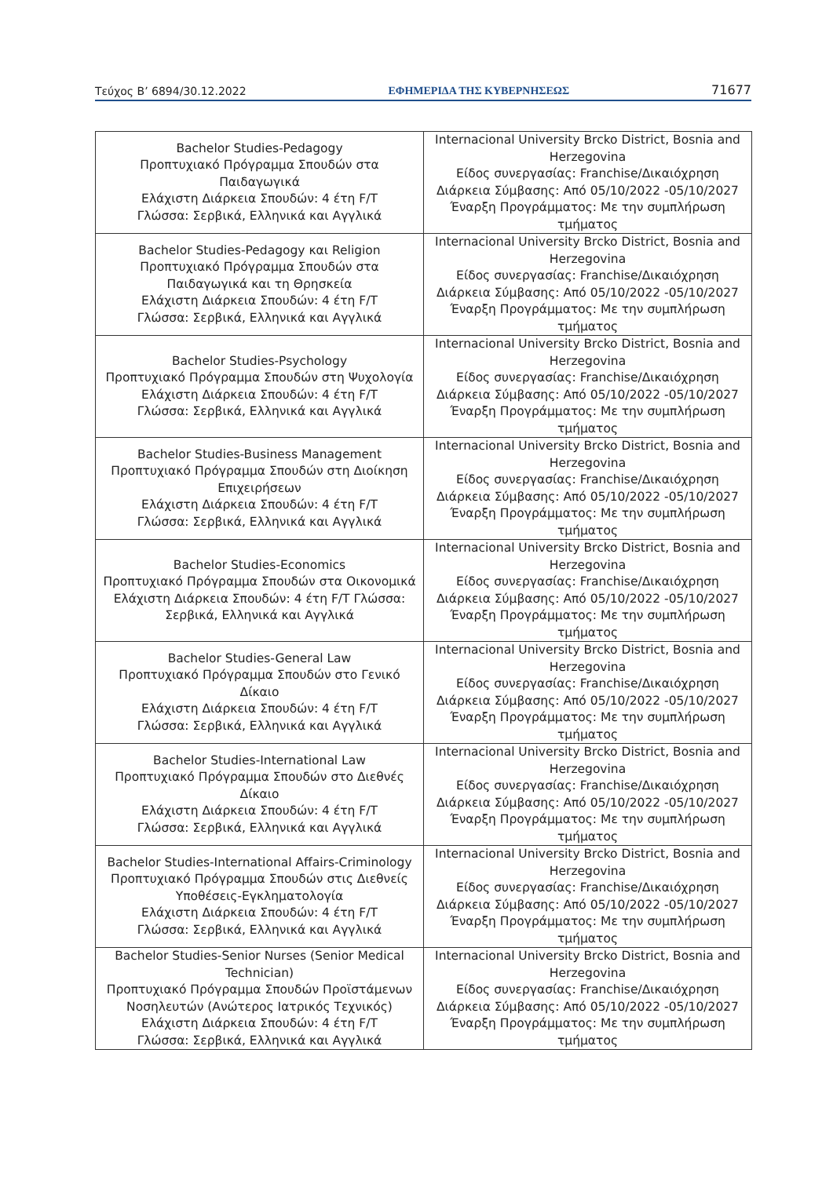Τεύχος Β’ 6894/30.12.2022 ΕΦΗΜΕΡΙΔΑ ΤΗΣ ΚΥΒΕΡΝΗΣΕΩΣ 71677
| Bachelor Studies-Pedagogy Προπτυχιακό Πρόγραμμα Σπουδών στα Παιδαγωγικά Ελάχιστη Διάρκεια Σπουδών: 4 έτη F/T Γλώσσα: Σερβικά, Ελληνικά και Αγγλικά | Internacional University Brcko District, Bosnia and Herzegovina Είδος συνεργασίας: Franchise/Δικαιόχρηση Διάρκεια Σύμβασης: Από 05/10/2022 -05/10/2027 Έναρξη Προγράμματος: Με την συμπλήρωση τμήματος |
| Bachelor Studies-Pedagogy και Religion Προπτυχιακό Πρόγραμμα Σπουδών στα Παιδαγωγικά και τη Θρησκεία Ελάχιστη Διάρκεια Σπουδών: 4 έτη F/T Γλώσσα: Σερβικά, Ελληνικά και Αγγλικά | Internacional University Brcko District, Bosnia and Herzegovina Είδος συνεργασίας: Franchise/Δικαιόχρηση Διάρκεια Σύμβασης: Από 05/10/2022 -05/10/2027 Έναρξη Προγράμματος: Με την συμπλήρωση τμήματος |
| Bachelor Studies-Psychology Προπτυχιακό Πρόγραμμα Σπουδών στη Ψυχολογία Ελάχιστη Διάρκεια Σπουδών: 4 έτη F/T Γλώσσα: Σερβικά, Ελληνικά και Αγγλικά | Internacional University Brcko District, Bosnia and Herzegovina Είδος συνεργασίας: Franchise/Δικαιόχρηση Διάρκεια Σύμβασης: Από 05/10/2022 -05/10/2027 Έναρξη Προγράμματος: Με την συμπλήρωση τμήματος |
| Bachelor Studies-Business Management Προπτυχιακό Πρόγραμμα Σπουδών στη Διοίκηση Επιχειρήσεων Ελάχιστη Διάρκεια Σπουδών: 4 έτη F/T Γλώσσα: Σερβικά, Ελληνικά και Αγγλικά | Internacional University Brcko District, Bosnia and Herzegovina Είδος συνεργασίας: Franchise/Δικαιόχρηση Διάρκεια Σύμβασης: Από 05/10/2022 -05/10/2027 Έναρξη Προγράμματος: Με την συμπλήρωση τμήματος |
| Bachelor Studies-Economics Προπτυχιακό Πρόγραμμα Σπουδών στα Οικονομικά Ελάχιστη Διάρκεια Σπουδών: 4 έτη F/T Γλώσσα: Σερβικά, Ελληνικά και Αγγλικά | Internacional University Brcko District, Bosnia and Herzegovina Είδος συνεργασίας: Franchise/Δικαιόχρηση Διάρκεια Σύμβασης: Από 05/10/2022 -05/10/2027 Έναρξη Προγράμματος: Με την συμπλήρωση τμήματος |
| Bachelor Studies-General Law Προπτυχιακό Πρόγραμμα Σπουδών στο Γενικό Δίκαιο Ελάχιστη Διάρκεια Σπουδών: 4 έτη F/T Γλώσσα: Σερβικά, Ελληνικά και Αγγλικά | Internacional University Brcko District, Bosnia and Herzegovina Είδος συνεργασίας: Franchise/Δικαιόχρηση Διάρκεια Σύμβασης: Από 05/10/2022 -05/10/2027 Έναρξη Προγράμματος: Με την συμπλήρωση τμήματος |
| Bachelor Studies-International Law Προπτυχιακό Πρόγραμμα Σπουδών στο Διεθνές Δίκαιο Ελάχιστη Διάρκεια Σπουδών: 4 έτη F/T Γλώσσα: Σερβικά, Ελληνικά και Αγγλικά | Internacional University Brcko District, Bosnia and Herzegovina Είδος συνεργασίας: Franchise/Δικαιόχρηση Διάρκεια Σύμβασης: Από 05/10/2022 -05/10/2027 Έναρξη Προγράμματος: Με την συμπλήρωση τμήματος |
| Bachelor Studies-International Affairs-Criminology Προπτυχιακό Πρόγραμμα Σπουδών στις Διεθνείς Υποθέσεις-Εγκληματολογία Ελάχιστη Διάρκεια Σπουδών: 4 έτη F/T Γλώσσα: Σερβικά, Ελληνικά και Αγγλικά | Internacional University Brcko District, Bosnia and Herzegovina Είδος συνεργασίας: Franchise/Δικαιόχρηση Διάρκεια Σύμβασης: Από 05/10/2022 -05/10/2027 Έναρξη Προγράμματος: Με την συμπλήρωση τμήματος |
| Bachelor Studies-Senior Nurses (Senior Medical Technician) Προπτυχιακό Πρόγραμμα Σπουδών Προϊστάμενων Νοσηλευτών (Ανώτερος Ιατρικός Τεχνικός) Ελάχιστη Διάρκεια Σπουδών: 4 έτη F/T Γλώσσα: Σερβικά, Ελληνικά και Αγγλικά | Internacional University Brcko District, Bosnia and Herzegovina Είδος συνεργασίας: Franchise/Δικαιόχρηση Διάρκεια Σύμβασης: Από 05/10/2022 -05/10/2027 Έναρξη Προγράμματος: Με την συμπλήρωση τμήματος |